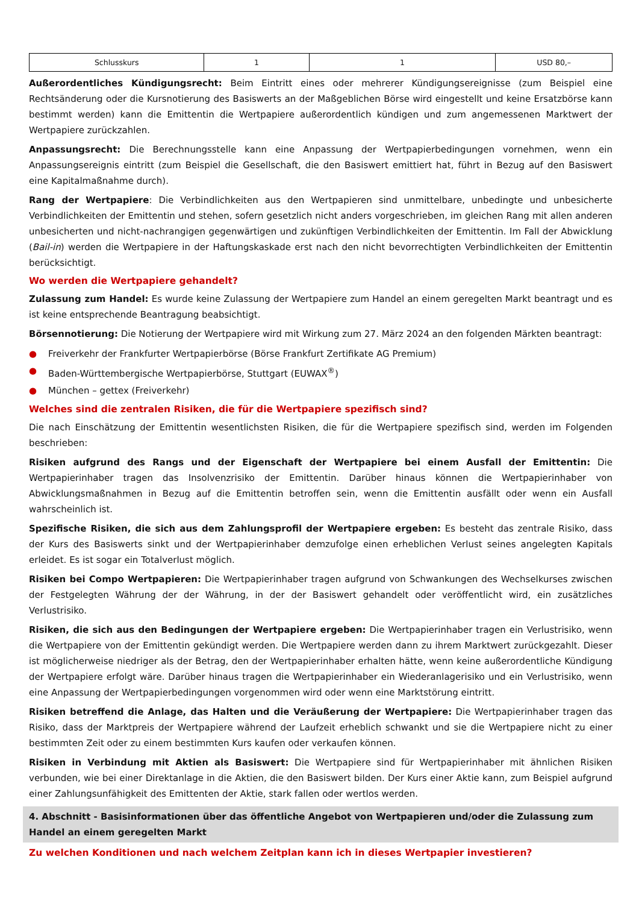| Schlusskurs | 1 | 1 | USD 80,– |
Außerordentliches Kündigungsrecht: Beim Eintritt eines oder mehrerer Kündigungsereignisse (zum Beispiel eine Rechtsänderung oder die Kursnotierung des Basiswerts an der Maßgeblichen Börse wird eingestellt und keine Ersatzbörse kann bestimmt werden) kann die Emittentin die Wertpapiere außerordentlich kündigen und zum angemessenen Marktwert der Wertpapiere zurückzahlen.
Anpassungsrecht: Die Berechnungsstelle kann eine Anpassung der Wertpapierbedingungen vornehmen, wenn ein Anpassungsereignis eintritt (zum Beispiel die Gesellschaft, die den Basiswert emittiert hat, führt in Bezug auf den Basiswert eine Kapitalmaßnahme durch).
Rang der Wertpapiere: Die Verbindlichkeiten aus den Wertpapieren sind unmittelbare, unbedingte und unbesicherte Verbindlichkeiten der Emittentin und stehen, sofern gesetzlich nicht anders vorgeschrieben, im gleichen Rang mit allen anderen unbesicherten und nicht-nachrangigen gegenwärtigen und zukünftigen Verbindlichkeiten der Emittentin. Im Fall der Abwicklung (Bail-in) werden die Wertpapiere in der Haftungskaskade erst nach den nicht bevorrechtigten Verbindlichkeiten der Emittentin berücksichtigt.
Wo werden die Wertpapiere gehandelt?
Zulassung zum Handel: Es wurde keine Zulassung der Wertpapiere zum Handel an einem geregelten Markt beantragt und es ist keine entsprechende Beantragung beabsichtigt.
Börsennotierung: Die Notierung der Wertpapiere wird mit Wirkung zum 27. März 2024 an den folgenden Märkten beantragt:
● Freiverkehr der Frankfurter Wertpapierbörse (Börse Frankfurt Zertifikate AG Premium)
● Baden-Württembergische Wertpapierbörse, Stuttgart (EUWAX<sup>®</sup>)
● München – gettex (Freiverkehr)
Welches sind die zentralen Risiken, die für die Wertpapiere spezifisch sind?
Die nach Einschätzung der Emittentin wesentlichsten Risiken, die für die Wertpapiere spezifisch sind, werden im Folgenden beschrieben:
Risiken aufgrund des Rangs und der Eigenschaft der Wertpapiere bei einem Ausfall der Emittentin: Die Wertpapierinhaber tragen das Insolvenzrisiko der Emittentin. Darüber hinaus können die Wertpapierinhaber von Abwicklungsmaßnahmen in Bezug auf die Emittentin betroffen sein, wenn die Emittentin ausfällt oder wenn ein Ausfall wahrscheinlich ist.
Spezifische Risiken, die sich aus dem Zahlungsprofil der Wertpapiere ergeben: Es besteht das zentrale Risiko, dass der Kurs des Basiswerts sinkt und der Wertpapierinhaber demzufolge einen erheblichen Verlust seines angelegten Kapitals erleidet. Es ist sogar ein Totalverlust möglich.
Risiken bei Compo Wertpapieren: Die Wertpapierinhaber tragen aufgrund von Schwankungen des Wechselkurses zwischen der Festgelegten Währung der der Währung, in der der Basiswert gehandelt oder veröffentlicht wird, ein zusätzliches Verlustrisiko.
Risiken, die sich aus den Bedingungen der Wertpapiere ergeben: Die Wertpapierinhaber tragen ein Verlustrisiko, wenn die Wertpapiere von der Emittentin gekündigt werden. Die Wertpapiere werden dann zu ihrem Marktwert zurückgezahlt. Dieser ist möglicherweise niedriger als der Betrag, den der Wertpapierinhaber erhalten hätte, wenn keine außerordentliche Kündigung der Wertpapiere erfolgt wäre. Darüber hinaus tragen die Wertpapierinhaber ein Wiederanlagerisiko und ein Verlustrisiko, wenn eine Anpassung der Wertpapierbedingungen vorgenommen wird oder wenn eine Marktstörung eintritt.
Risiken betreffend die Anlage, das Halten und die Veräußerung der Wertpapiere: Die Wertpapierinhaber tragen das Risiko, dass der Marktpreis der Wertpapiere während der Laufzeit erheblich schwankt und sie die Wertpapiere nicht zu einer bestimmten Zeit oder zu einem bestimmten Kurs kaufen oder verkaufen können.
Risiken in Verbindung mit Aktien als Basiswert: Die Wertpapiere sind für Wertpapierinhaber mit ähnlichen Risiken verbunden, wie bei einer Direktanlage in die Aktien, die den Basiswert bilden. Der Kurs einer Aktie kann, zum Beispiel aufgrund einer Zahlungsunfähigkeit des Emittenten der Aktie, stark fallen oder wertlos werden.
4. Abschnitt - Basisinformationen über das öffentliche Angebot von Wertpapieren und/oder die Zulassung zum Handel an einem geregelten Markt
Zu welchen Konditionen und nach welchem Zeitplan kann ich in dieses Wertpapier investieren?